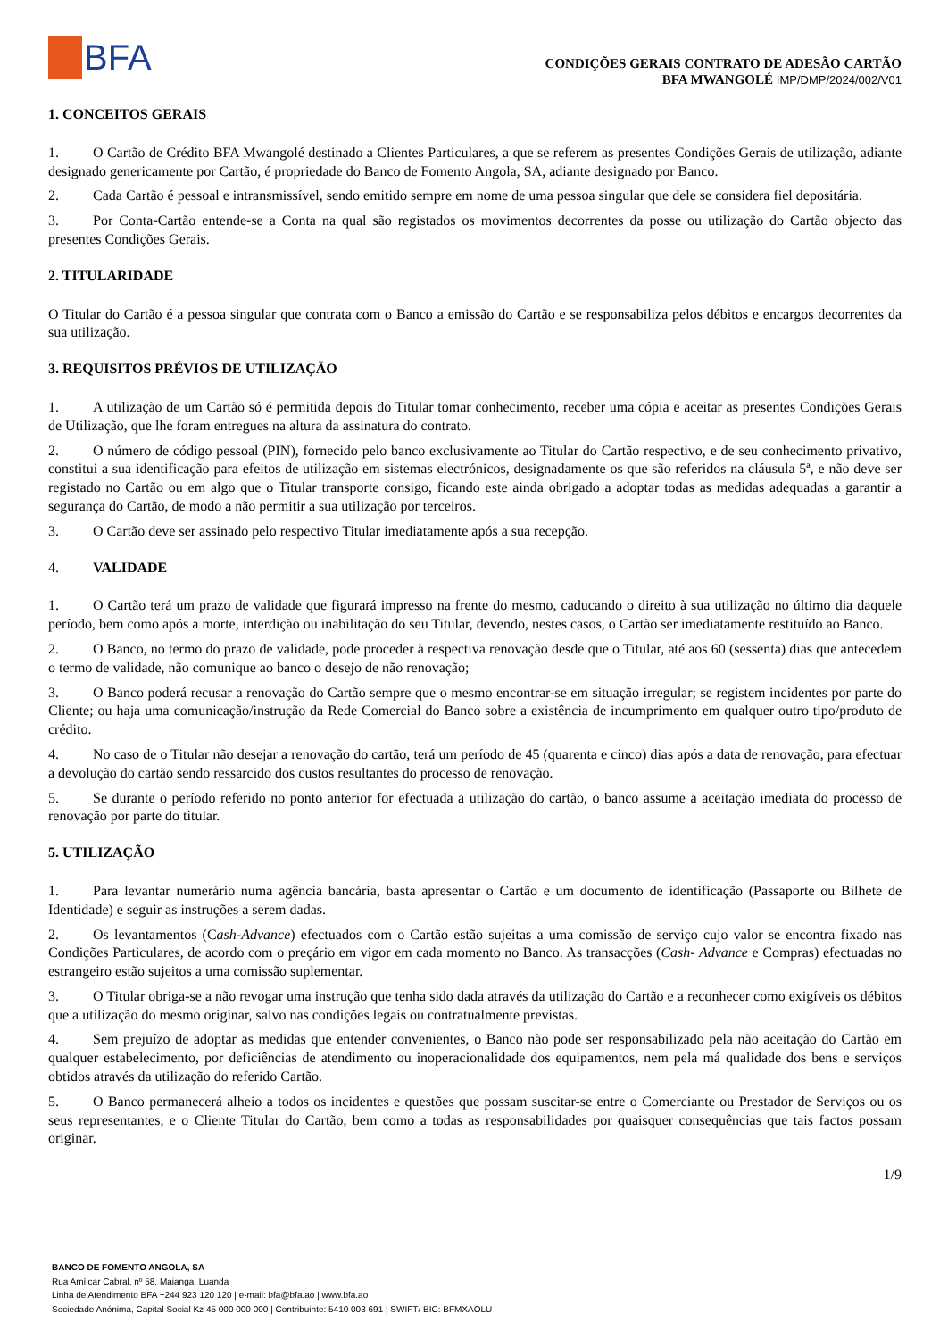BFA
CONDIÇÕES GERAIS CONTRATO DE ADESÃO CARTÃO
BFA MWANGOLÉ IMP/DMP/2024/002/V01
1. CONCEITOS GERAIS
1. O Cartão de Crédito BFA Mwangolé destinado a Clientes Particulares, a que se referem as presentes Condições Gerais de utilização, adiante designado genericamente por Cartão, é propriedade do Banco de Fomento Angola, SA, adiante designado por Banco.
2. Cada Cartão é pessoal e intransmissível, sendo emitido sempre em nome de uma pessoa singular que dele se considera fiel depositária.
3. Por Conta-Cartão entende-se a Conta na qual são registados os movimentos decorrentes da posse ou utilização do Cartão objecto das presentes Condições Gerais.
2. TITULARIDADE
O Titular do Cartão é a pessoa singular que contrata com o Banco a emissão do Cartão e se responsabiliza pelos débitos e encargos decorrentes da sua utilização.
3. REQUISITOS PRÉVIOS DE UTILIZAÇÃO
1. A utilização de um Cartão só é permitida depois do Titular tomar conhecimento, receber uma cópia e aceitar as presentes Condições Gerais de Utilização, que lhe foram entregues na altura da assinatura do contrato.
2. O número de código pessoal (PIN), fornecido pelo banco exclusivamente ao Titular do Cartão respectivo, e de seu conhecimento privativo, constitui a sua identificação para efeitos de utilização em sistemas electrónicos, designadamente os que são referidos na cláusula 5ª, e não deve ser registado no Cartão ou em algo que o Titular transporte consigo, ficando este ainda obrigado a adoptar todas as medidas adequadas a garantir a segurança do Cartão, de modo a não permitir a sua utilização por terceiros.
3. O Cartão deve ser assinado pelo respectivo Titular imediatamente após a sua recepção.
4. VALIDADE
1. O Cartão terá um prazo de validade que figurará impresso na frente do mesmo, caducando o direito à sua utilização no último dia daquele período, bem como após a morte, interdição ou inabilitação do seu Titular, devendo, nestes casos, o Cartão ser imediatamente restituído ao Banco.
2. O Banco, no termo do prazo de validade, pode proceder à respectiva renovação desde que o Titular, até aos 60 (sessenta) dias que antecedem o termo de validade, não comunique ao banco o desejo de não renovação;
3. O Banco poderá recusar a renovação do Cartão sempre que o mesmo encontrar-se em situação irregular; se registem incidentes por parte do Cliente; ou haja uma comunicação/instrução da Rede Comercial do Banco sobre a existência de incumprimento em qualquer outro tipo/produto de crédito.
4. No caso de o Titular não desejar a renovação do cartão, terá um período de 45 (quarenta e cinco) dias após a data de renovação, para efectuar a devolução do cartão sendo ressarcido dos custos resultantes do processo de renovação.
5. Se durante o período referido no ponto anterior for efectuada a utilização do cartão, o banco assume a aceitação imediata do processo de renovação por parte do titular.
5. UTILIZAÇÃO
1. Para levantar numerário numa agência bancária, basta apresentar o Cartão e um documento de identificação (Passaporte ou Bilhete de Identidade) e seguir as instruções a serem dadas.
2. Os levantamentos (Cash-Advance) efectuados com o Cartão estão sujeitas a uma comissão de serviço cujo valor se encontra fixado nas Condições Particulares, de acordo com o preçário em vigor em cada momento no Banco. As transacções (Cash- Advance e Compras) efectuadas no estrangeiro estão sujeitos a uma comissão suplementar.
3. O Titular obriga-se a não revogar uma instrução que tenha sido dada através da utilização do Cartão e a reconhecer como exigíveis os débitos que a utilização do mesmo originar, salvo nas condições legais ou contratualmente previstas.
4. Sem prejuízo de adoptar as medidas que entender convenientes, o Banco não pode ser responsabilizado pela não aceitação do Cartão em qualquer estabelecimento, por deficiências de atendimento ou inoperacionalidade dos equipamentos, nem pela má qualidade dos bens e serviços obtidos através da utilização do referido Cartão.
5. O Banco permanecerá alheio a todos os incidentes e questões que possam suscitar-se entre o Comerciante ou Prestador de Serviços ou os seus representantes, e o Cliente Titular do Cartão, bem como a todas as responsabilidades por quaisquer consequências que tais factos possam originar.
1/9
BANCO DE FOMENTO ANGOLA, SA
Rua Amílcar Cabral, nº 58, Maianga, Luanda
Linha de Atendimento BFA +244 923 120 120 | e-mail: bfa@bfa.ao | www.bfa.ao
Sociedade Anónima, Capital Social Kz 45 000 000 000 | Contribuinte: 5410 003 691 | SWIFT/ BIC: BFMXAOLU